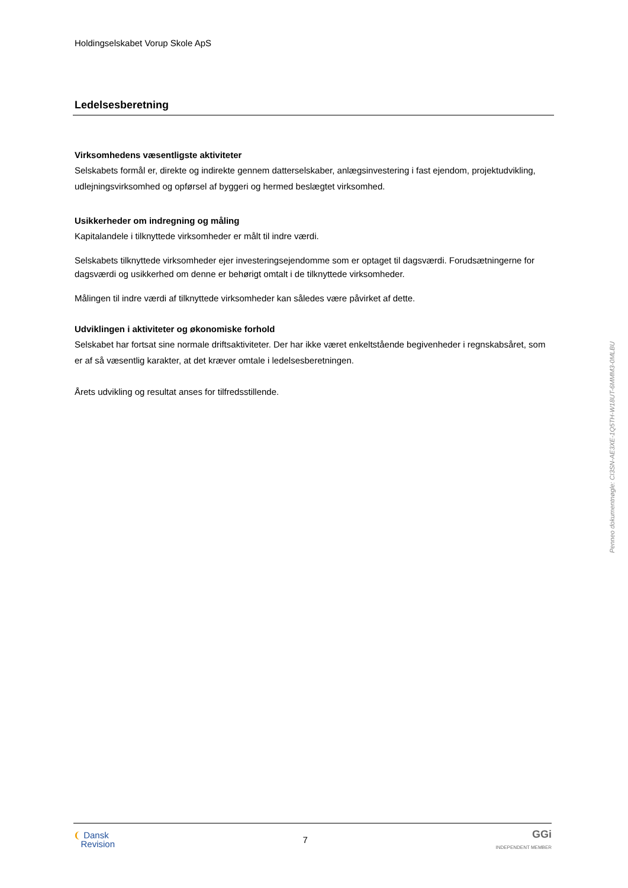Holdingselskabet Vorup Skole ApS
Ledelsesberetning
Virksomhedens væsentligste aktiviteter
Selskabets formål er, direkte og indirekte gennem datterselskaber, anlægsinvestering i fast ejendom, projektudvikling, udlejningsvirksomhed og opførsel af byggeri og hermed beslægtet virksomhed.
Usikkerheder om indregning og måling
Kapitalandele i tilknyttede virksomheder er målt til indre værdi.
Selskabets tilknyttede virksomheder ejer investeringsejendomme som er optaget til dagsværdi. Forudsætningerne for dagsværdi og usikkerhed om denne er behørigt omtalt i de tilknyttede virksomheder.
Målingen til indre værdi af tilknyttede virksomheder kan således være påvirket af dette.
Udviklingen i aktiviteter og økonomiske forhold
Selskabet har fortsat sine normale driftsaktiviteter. Der har ikke været enkeltstående begivenheder i regnskabsåret, som er af så væsentlig karakter, at det kræver omtale i ledelsesberetningen.
Årets udvikling og resultat anses for tilfredsstillende.
Penneo dokumentnøgle: CI3SN-AE3XE-1Q5TH-W18UT-6MMM3-0MLBU
❨ Dansk
Revision
7
GGi
INDEPENDENT MEMBER